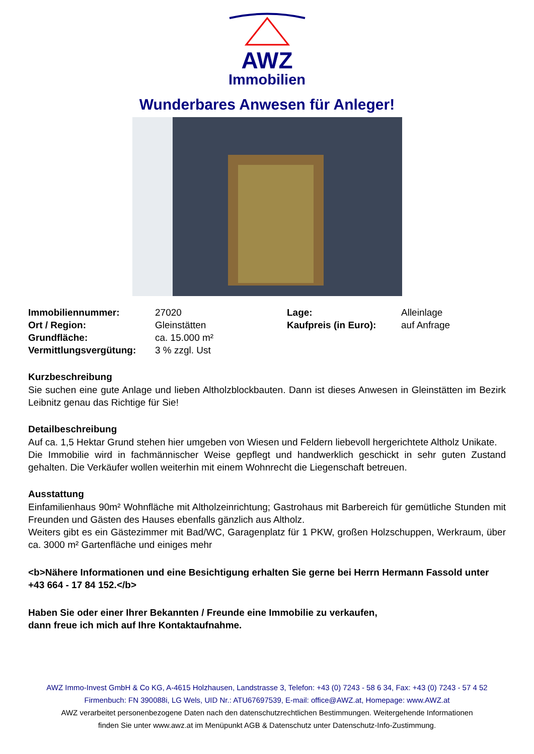AWZ
Immobilien
Wunderbares Anwesen für Anleger!
| Immobiliennummer: | 27020 | Lage: | Alleinlage |
| Ort / Region: | Gleinstätten | Kaufpreis (in Euro): | auf Anfrage |
| Grundfläche: | ca. 15.000 m² | | |
| Vermittlungsvergütung: | 3 % zzgl. Ust | | |
Kurzbeschreibung
Sie suchen eine gute Anlage und lieben Altholzblockbauten. Dann ist dieses Anwesen in Gleinstätten im Bezirk Leibnitz genau das Richtige für Sie!
Detailbeschreibung
Auf ca. 1,5 Hektar Grund stehen hier umgeben von Wiesen und Feldern liebevoll hergerichtete Altholz Unikate.
Die Immobilie wird in fachmännischer Weise gepflegt und handwerklich geschickt in sehr guten Zustand gehalten. Die Verkäufer wollen weiterhin mit einem Wohnrecht die Liegenschaft betreuen.
Ausstattung
Einfamilienhaus 90m² Wohnfläche mit Altholzeinrichtung; Gastrohaus mit Barbereich für gemütliche Stunden mit Freunden und Gästen des Hauses ebenfalls gänzlich aus Altholz.
Weiters gibt es ein Gästezimmer mit Bad/WC, Garagenplatz für 1 PKW, großen Holzschuppen, Werkraum, über ca. 3000 m² Gartenfläche und einiges mehr
<b>Nähere Informationen und eine Besichtigung erhalten Sie gerne bei Herrn Hermann Fassold unter +43 664 - 17 84 152.</b>
Haben Sie oder einer Ihrer Bekannten / Freunde eine Immobilie zu verkaufen,
dann freue ich mich auf Ihre Kontaktaufnahme.
AWZ Immo-Invest GmbH & Co KG, A-4615 Holzhausen, Landstrasse 3, Telefon: +43 (0) 7243 - 58 6 34, Fax: +43 (0) 7243 - 57 4 52
Firmenbuch: FN 390088i, LG Wels, UID Nr.: ATU67697539, E-mail: office@AWZ.at, Homepage: www.AWZ.at
AWZ verarbeitet personenbezogene Daten nach den datenschutzrechtlichen Bestimmungen. Weitergehende Informationen
finden Sie unter www.awz.at im Menüpunkt AGB & Datenschutz unter Datenschutz-Info-Zustimmung.